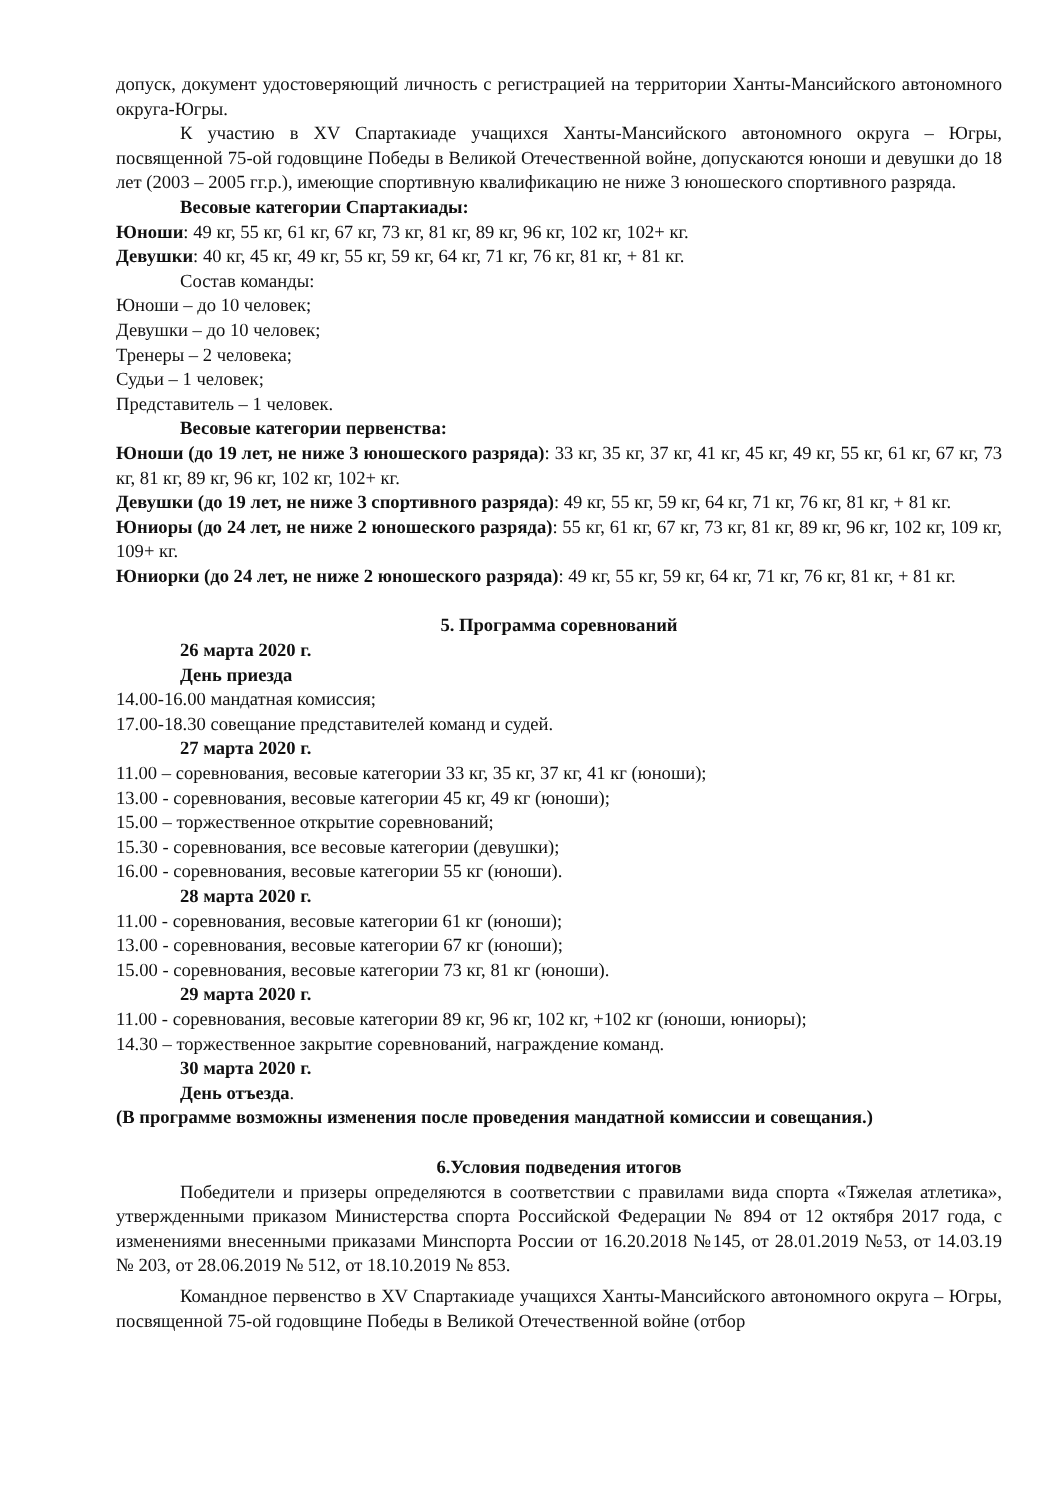допуск, документ удостоверяющий личность с регистрацией на территории Ханты-Мансийского автономного округа-Югры.
К участию в XV Спартакиаде учащихся Ханты-Мансийского автономного округа – Югры, посвященной 75-ой годовщине Победы в Великой Отечественной войне, допускаются юноши и девушки до 18 лет (2003 – 2005 гг.р.), имеющие спортивную квалификацию не ниже 3 юношеского спортивного разряда.
Весовые категории Спартакиады:
Юноши: 49 кг, 55 кг, 61 кг, 67 кг, 73 кг, 81 кг, 89 кг, 96 кг, 102 кг, 102+ кг.
Девушки: 40 кг, 45 кг, 49 кг, 55 кг, 59 кг, 64 кг, 71 кг, 76 кг, 81 кг, + 81 кг.
Состав команды:
Юноши – до 10 человек;
Девушки – до 10 человек;
Тренеры – 2 человека;
Судьи – 1 человек;
Представитель – 1 человек.
Весовые категории первенства:
Юноши (до 19 лет, не ниже 3 юношеского разряда): 33 кг, 35 кг, 37 кг, 41 кг, 45 кг, 49 кг, 55 кг, 61 кг, 67 кг, 73 кг, 81 кг, 89 кг, 96 кг, 102 кг, 102+ кг.
Девушки (до 19 лет, не ниже 3 спортивного разряда): 49 кг, 55 кг, 59 кг, 64 кг, 71 кг, 76 кг, 81 кг, + 81 кг.
Юниоры (до 24 лет, не ниже 2 юношеского разряда): 55 кг, 61 кг, 67 кг, 73 кг, 81 кг, 89 кг, 96 кг, 102 кг, 109 кг, 109+ кг.
Юниорки (до 24 лет, не ниже 2 юношеского разряда): 49 кг, 55 кг, 59 кг, 64 кг, 71 кг, 76 кг, 81 кг, + 81 кг.
5. Программа соревнований
26 марта 2020 г.
День приезда
14.00-16.00 мандатная комиссия;
17.00-18.30 совещание представителей команд и судей.
27 марта 2020 г.
11.00 – соревнования, весовые категории 33 кг, 35 кг, 37 кг, 41 кг (юноши);
13.00 - соревнования, весовые категории 45 кг, 49 кг (юноши);
15.00 – торжественное открытие соревнований;
15.30 - соревнования, все весовые категории (девушки);
16.00 - соревнования, весовые категории 55 кг (юноши).
28 марта 2020 г.
11.00 - соревнования, весовые категории 61 кг (юноши);
13.00 - соревнования, весовые категории 67 кг (юноши);
15.00 - соревнования, весовые категории 73 кг, 81 кг (юноши).
29 марта 2020 г.
11.00 - соревнования, весовые категории 89 кг, 96 кг, 102 кг, +102 кг (юноши, юниоры);
14.30 – торжественное закрытие соревнований, награждение команд.
30 марта 2020 г.
День отъезда.
(В программе возможны изменения после проведения мандатной комиссии и совещания.)
6.Условия подведения итогов
Победители и призеры определяются в соответствии с правилами вида спорта «Тяжелая атлетика», утвержденными приказом Министерства спорта Российской Федерации № 894 от 12 октября 2017 года, с изменениями внесенными приказами Минспорта России от 16.20.2018 №145, от 28.01.2019 №53, от 14.03.19 № 203, от 28.06.2019 № 512, от 18.10.2019 № 853.
Командное первенство в XV Спартакиаде учащихся Ханты-Мансийского автономного округа – Югры, посвященной 75-ой годовщине Победы в Великой Отечественной войне (отбор